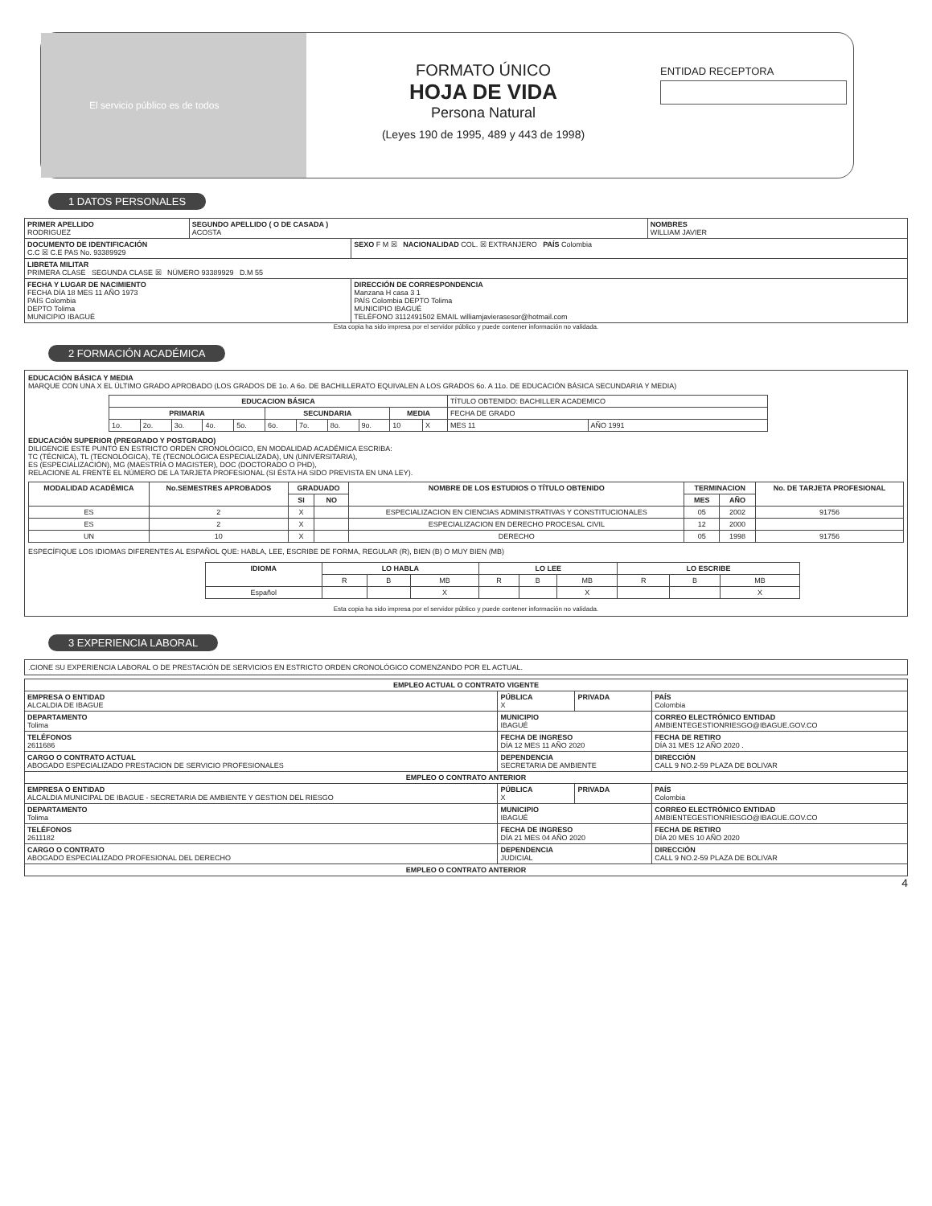El servicio público es de todos
FORMATO ÚNICO
HOJA DE VIDA
Persona Natural
(Leyes 190 de 1995, 489 y 443 de 1998)
ENTIDAD RECEPTORA
1 DATOS PERSONALES
| PRIMER APELLIDO RODRIGUEZ | SEGUNDO APELLIDO ( O DE CASADA ) ACOSTA | | NOMBRES WILLIAM JAVIER |
| DOCUMENTO DE IDENTIFICACIÓN C.C ☒ C.E PAS No. 93389929 | | SEXO F M ☒ NACIONALIDAD COL. ☒ EXTRANJERO PAÍS Colombia | |
| LIBRETA MILITAR PRIMERA CLASE SEGUNDA CLASE ☒ NÚMERO 93389929 D.M 55 | | | |
| FECHA Y LUGAR DE NACIMIENTO FECHA DÍA 18 MES 11 AÑO 1973 PAÍS Colombia DEPTO Tolima MUNICIPIO IBAGUÉ | | DIRECCIÓN DE CORRESPONDENCIA Manzana H casa 3 1 PAÍS Colombia DEPTO Tolima MUNICIPIO IBAGUÉ TELÉFONO 3112491502 EMAIL williamjavierasesor@hotmail.com | |
Esta copia ha sido impresa por el servidor público y puede contener información no validada.
2 FORMACIÓN ACADÉMICA
EDUCACIÓN BÁSICA Y MEDIA
MARQUE CON UNA X EL ÚLTIMO GRADO APROBADO (LOS GRADOS DE 1o. A 6o. DE BACHILLERATO EQUIVALEN A LOS GRADOS 6o. A 11o. DE EDUCACIÓN BÁSICA SECUNDARIA Y MEDIA)
| EDUCACION BÁSICA | | | | | | | | | | | TÍTULO OBTENIDO: BACHILLER ACADEMICO | |
| PRIMARIA | | | | | SECUNDARIA | | | | MEDIA | | FECHA DE GRADO | |
| 1o. | 2o. | 3o. | 4o. | 5o. | 6o. | 7o. | 8o. | 9o. | 10 | X | MES 11 | AÑO 1991 |
EDUCACIÓN SUPERIOR (PREGRADO Y POSTGRADO)
DILIGENCIE ESTE PUNTO EN ESTRICTO ORDEN CRONOLÓGICO, EN MODALIDAD ACADÉMICA ESCRIBA:
TC (TÉCNICA), TL (TECNOLÓGICA), TE (TECNOLÓGICA ESPECIALIZADA), UN (UNIVERSITARIA),
ES (ESPECIALIZACIÓN), MG (MAESTRÍA O MAGISTER), DOC (DOCTORADO O PHD),
RELACIONE AL FRENTE EL NÚMERO DE LA TARJETA PROFESIONAL (SI ÉSTA HA SIDO PREVISTA EN UNA LEY).
| MODALIDAD ACADÉMICA | No.SEMESTRES APROBADOS | GRADUADO | | NOMBRE DE LOS ESTUDIOS O TÍTULO OBTENIDO | TERMINACION | | No. DE TARJETA PROFESIONAL |
| --- | --- | --- | --- | --- | --- | --- | --- |
| | | SI | NO | | MES | AÑO | |
| ES | 2 | X | | ESPECIALIZACION EN CIENCIAS ADMINISTRATIVAS Y CONSTITUCIONALES | 05 | 2002 | 91756 |
| ES | 2 | X | | ESPECIALIZACION EN DERECHO PROCESAL CIVIL | 12 | 2000 | |
| UN | 10 | X | | DERECHO | 05 | 1998 | 91756 |
ESPECÍFIQUE LOS IDIOMAS DIFERENTES AL ESPAÑOL QUE: HABLA, LEE, ESCRIBE DE FORMA, REGULAR (R), BIEN (B) O MUY BIEN (MB)
| IDIOMA | LO HABLA | | | LO LEE | | | LO ESCRIBE | | |
| --- | --- | --- | --- | --- | --- | --- | --- | --- | --- |
| | R | B | MB | R | B | MB | R | B | MB |
| Español | | | X | | | X | | | X |
Esta copia ha sido impresa por el servidor público y puede contener información no validada.
3 EXPERIENCIA LABORAL
.CIONE SU EXPERIENCIA LABORAL O DE PRESTACIÓN DE SERVICIOS EN ESTRICTO ORDEN CRONOLÓGICO COMENZANDO POR EL ACTUAL.
| EMPLEO ACTUAL O CONTRATO VIGENTE | | | |
| --- | --- | --- | --- |
| EMPRESA O ENTIDAD ALCALDIA DE IBAGUE | PÚBLICA X | PRIVADA | PAÍS Colombia |
| DEPARTAMENTO Tolima | MUNICIPIO IBAGUÉ | | CORREO ELECTRÓNICO ENTIDAD AMBIENTEGESTIONRIESGO@IBAGUE.GOV.CO |
| TELÉFONOS 2611686 | FECHA DE INGRESO DÍA 12 MES 11 AÑO 2020 | | FECHA DE RETIRO DÍA 31 MES 12 AÑO 2020 . |
| CARGO O CONTRATO ACTUAL ABOGADO ESPECIALIZADO PRESTACION DE SERVICIO PROFESIONALES | DEPENDENCIA SECRETARIA DE AMBIENTE | | DIRECCIÓN CALL 9 NO.2-59 PLAZA DE BOLIVAR |
| EMPLEO O CONTRATO ANTERIOR | | | |
| EMPRESA O ENTIDAD ALCALDIA MUNICIPAL DE IBAGUE - SECRETARIA DE AMBIENTE Y GESTION DEL RIESGO | PÚBLICA X | PRIVADA | PAÍS Colombia |
| DEPARTAMENTO Tolima | MUNICIPIO IBAGUÉ | | CORREO ELECTRÓNICO ENTIDAD AMBIENTEGESTIONRIESGO@IBAGUE.GOV.CO |
| TELÉFONOS 2611182 | FECHA DE INGRESO DÍA 21 MES 04 AÑO 2020 | | FECHA DE RETIRO DÍA 20 MES 10 AÑO 2020 |
| CARGO O CONTRATO ABOGADO ESPECIALIZADO PROFESIONAL DEL DERECHO | DEPENDENCIA JUDICIAL | | DIRECCIÓN CALL 9 NO.2-59 PLAZA DE BOLIVAR |
| EMPLEO O CONTRATO ANTERIOR | | | |
4